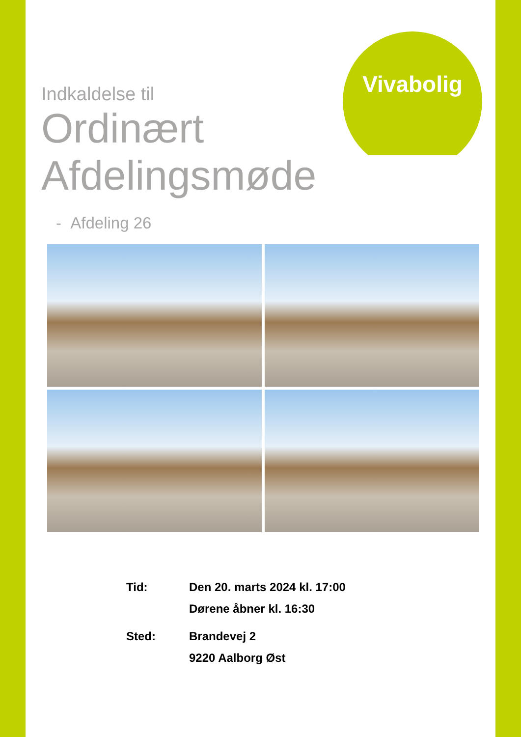Vivabolig
Indkaldelse til
Ordinært
Afdelingsmøde
- Afdeling 26
Tid: Den 20. marts 2024 kl. 17:00
Dørene åbner kl. 16:30
Sted: Brandevej 2
9220 Aalborg Øst